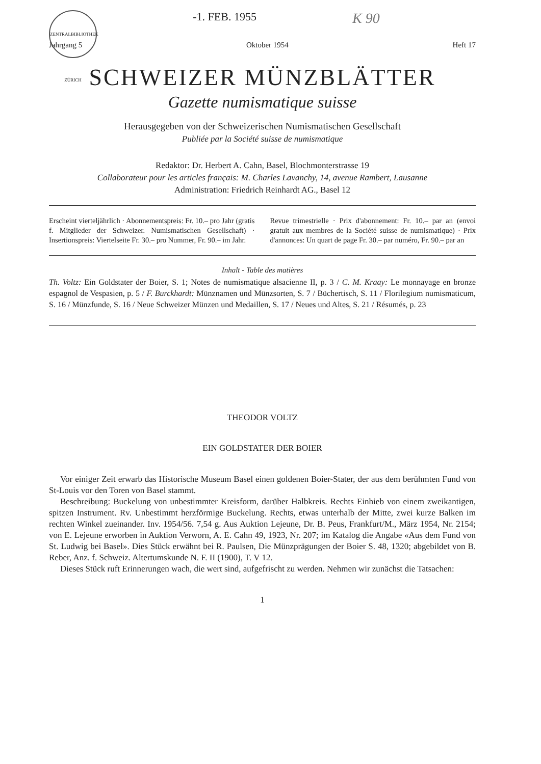ZENTRALBIBLIOTHEK ZÜRICH
-1. FEB. 1955
K 90
Jahrgang 5 Oktober 1954 Heft 17
SCHWEIZER MÜNZBLÄTTER
Gazette numismatique suisse
Herausgegeben von der Schweizerischen Numismatischen Gesellschaft
Publiée par la Société suisse de numismatique
Redaktor: Dr. Herbert A. Cahn, Basel, Blochmonterstrasse 19
Collaborateur pour les articles français: M. Charles Lavanchy, 14, avenue Rambert, Lausanne
Administration: Friedrich Reinhardt AG., Basel 12
Erscheint vierteljährlich · Abonnementspreis: Fr. 10.– pro Jahr (gratis f. Mitglieder der Schweizer. Numismatischen Gesellschaft) · Insertionspreis: Viertelseite Fr. 30.– pro Nummer, Fr. 90.– im Jahr.
Revue trimestrielle · Prix d'abonnement: Fr. 10.– par an (envoi gratuit aux membres de la Société suisse de numismatique) · Prix d'annonces: Un quart de page Fr. 30.– par numéro, Fr. 90.– par an
Inhalt - Table des matières
Th. Voltz: Ein Goldstater der Boier, S. 1; Notes de numismatique alsacienne II, p. 3 / C. M. Kraay: Le monnayage en bronze espagnol de Vespasien, p. 5 / F. Burckhardt: Münznamen und Münzsorten, S. 7 / Büchertisch, S. 11 / Florilegium numismaticum, S. 16 / Münzfunde, S. 16 / Neue Schweizer Münzen und Medaillen, S. 17 / Neues und Altes, S. 21 / Résumés, p. 23
THEODOR VOLTZ
EIN GOLDSTATER DER BOIER
Vor einiger Zeit erwarb das Historische Museum Basel einen goldenen Boier-Stater, der aus dem berühmten Fund von St-Louis vor den Toren von Basel stammt.
Beschreibung: Buckelung von unbestimmter Kreisform, darüber Halbkreis. Rechts Einhieb von einem zweikantigen, spitzen Instrument. Rv. Unbestimmt herzförmige Buckelung. Rechts, etwas unterhalb der Mitte, zwei kurze Balken im rechten Winkel zueinander. Inv. 1954/56. 7,54 g. Aus Auktion Lejeune, Dr. B. Peus, Frankfurt/M., März 1954, Nr. 2154; von E. Lejeune erworben in Auktion Verworn, A. E. Cahn 49, 1923, Nr. 207; im Katalog die Angabe «Aus dem Fund von St. Ludwig bei Basel». Dies Stück erwähnt bei R. Paulsen, Die Münzprägungen der Boier S. 48, 1320; abgebildet von B. Reber, Anz. f. Schweiz. Altertumskunde N. F. II (1900), T. V 12.
Dieses Stück ruft Erinnerungen wach, die wert sind, aufgefrischt zu werden. Nehmen wir zunächst die Tatsachen:
1